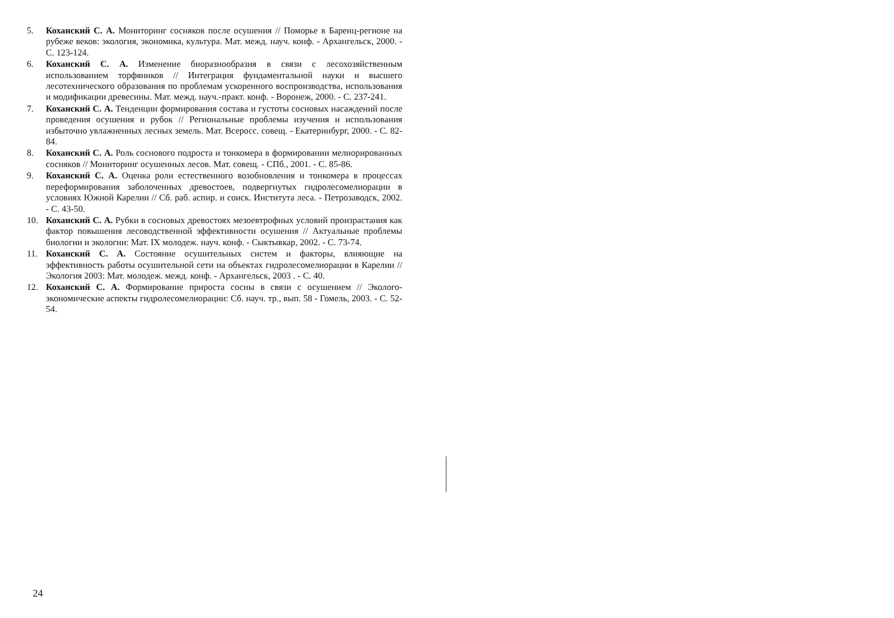5. Коханский С. А. Мониторинг сосняков после осушения // Поморье в Баренц-регионе на рубеже веков: экология, экономика, культура. Мат. межд. науч. конф. - Архангельск, 2000. - С. 123-124.
6. Коханский С. А. Изменение биоразнообразия в связи с лесохозяйственным использованием торфяников // Интеграция фундаментальной науки и высшего лесотехнического образования по проблемам ускоренного воспроизводства, использования и модификации древесины. Мат. межд. науч.-практ. конф. - Воронеж, 2000. - С. 237-241.
7. Коханский С. А. Тенденции формирования состава и густоты сосновых насаждений после проведения осушения и рубок // Региональные проблемы изучения и использования избыточно увлажненных лесных земель. Мат. Всеросс. совещ. - Екатеринбург, 2000. - С. 82-84.
8. Коханский С. А. Роль соснового подроста и тонкомера в формировании мелиорированных сосняков // Мониторинг осушенных лесов. Мат. совещ. - СПб., 2001. - С. 85-86.
9. Коханский С. А. Оценка роли естественного возобновления и тонкомера в процессах переформирования заболоченных древостоев, подвергнутых гидролесомелиорации в условиях Южной Карелии // Сб. раб. аспир. и соиск. Института леса. - Петрозаводск, 2002. - С. 43-50.
10. Коханский С. А. Рубки в сосновых древостоях мезоевтрофных условий произрастания как фактор повышения лесоводственной эффективности осушения // Актуальные проблемы биологии и экологии: Мат. IX молодеж. науч. конф. - Сыктывкар, 2002. - С. 73-74.
11. Коханский С. А. Состояние осушительных систем и факторы, влияющие на эффективность работы осушительной сети на объектах гидролесомелиорации в Карелии // Экология 2003: Мат. молодеж. межд. конф. - Архангельск, 2003 . - С. 40.
12. Коханский С. А. Формирование прироста сосны в связи с осушением // Эколого-экономические аспекты гидролесомелиорации: Сб. науч. тр., вып. 58 - Гомель, 2003. - С. 52-54.
24